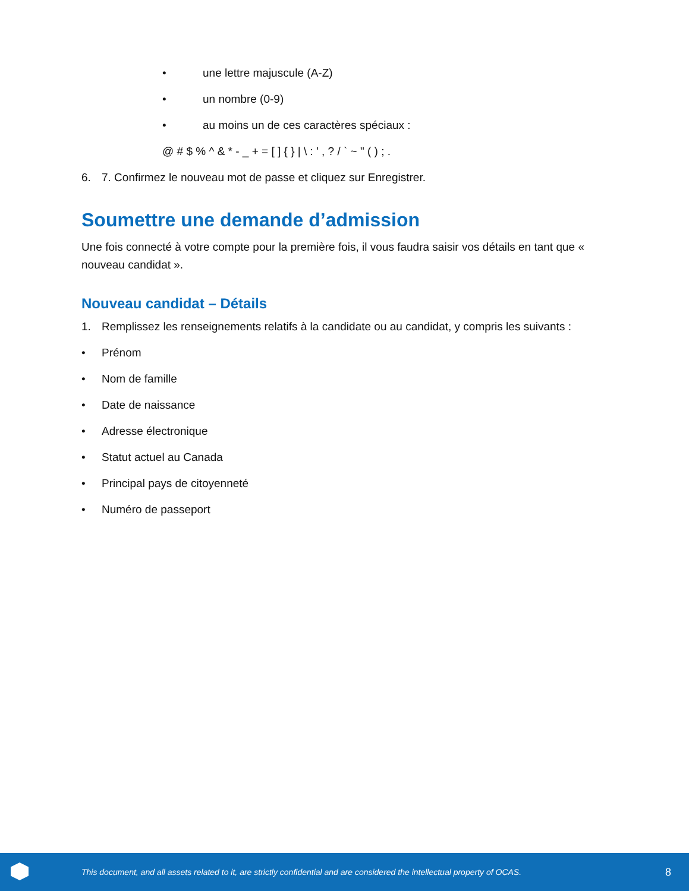• une lettre majuscule (A-Z)
• un nombre (0-9)
• au moins un de ces caractères spéciaux :
@ # $ % ^ & * - _ + = [ ] { } | \ : ' , ? / ` ~ " ( ) ; .
6. 7. Confirmez le nouveau mot de passe et cliquez sur Enregistrer.
Soumettre une demande d’admission
Une fois connecté à votre compte pour la première fois, il vous faudra saisir vos détails en tant que « nouveau candidat ».
Nouveau candidat – Détails
1. Remplissez les renseignements relatifs à la candidate ou au candidat, y compris les suivants :
• Prénom
• Nom de famille
• Date de naissance
• Adresse électronique
• Statut actuel au Canada
• Principal pays de citoyenneté
• Numéro de passeport
This document, and all assets related to it, are strictly confidential and are considered the intellectual property of OCAS. 8